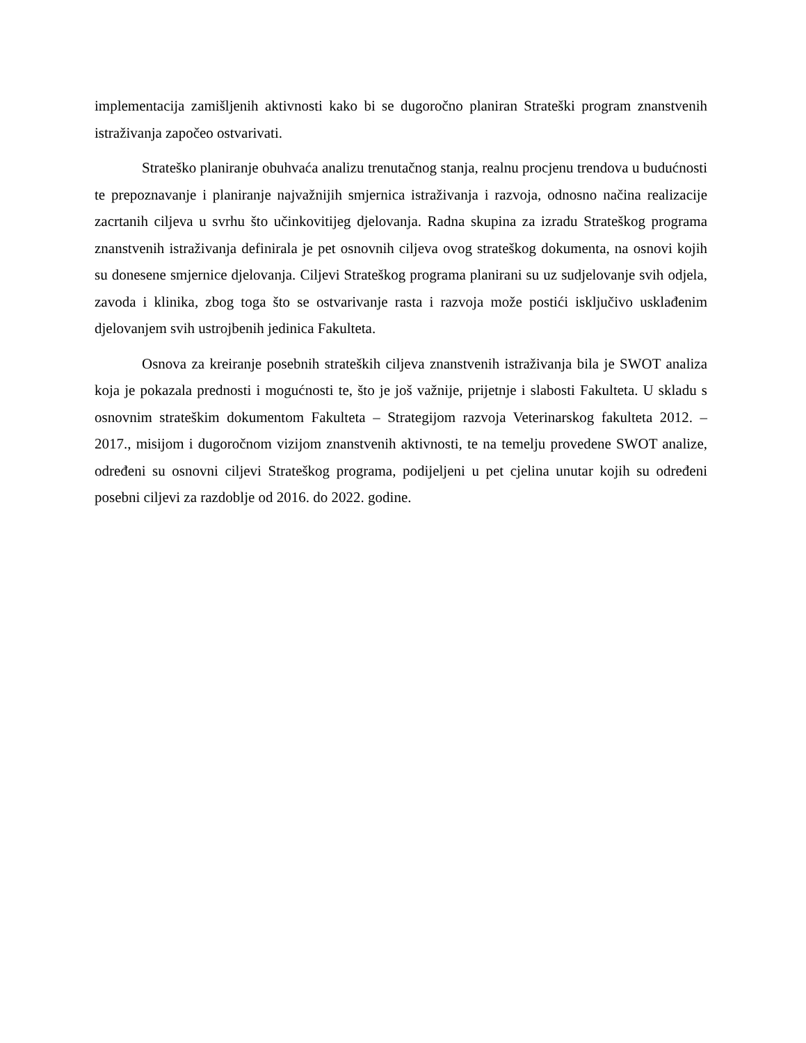implementacija zamišljenih aktivnosti kako bi se dugoročno planiran Strateški program znanstvenih istraživanja započeo ostvarivati.
Strateško planiranje obuhvaća analizu trenutačnog stanja, realnu procjenu trendova u budućnosti te prepoznavanje i planiranje najvažnijih smjernica istraživanja i razvoja, odnosno načina realizacije zacrtanih ciljeva u svrhu što učinkovitijeg djelovanja. Radna skupina za izradu Strateškog programa znanstvenih istraživanja definirala je pet osnovnih ciljeva ovog strateškog dokumenta, na osnovi kojih su donesene smjernice djelovanja. Ciljevi Strateškog programa planirani su uz sudjelovanje svih odjela, zavoda i klinika, zbog toga što se ostvarivanje rasta i razvoja može postići isključivo usklađenim djelovanjem svih ustrojbenih jedinica Fakulteta.
Osnova za kreiranje posebnih strateških ciljeva znanstvenih istraživanja bila je SWOT analiza koja je pokazala prednosti i mogućnosti te, što je još važnije, prijetnje i slabosti Fakulteta. U skladu s osnovnim strateškim dokumentom Fakulteta – Strategijom razvoja Veterinarskog fakulteta 2012. – 2017., misijom i dugoročnom vizijom znanstvenih aktivnosti, te na temelju provedene SWOT analize, određeni su osnovni ciljevi Strateškog programa, podijeljeni u pet cjelina unutar kojih su određeni posebni ciljevi za razdoblje od 2016. do 2022. godine.